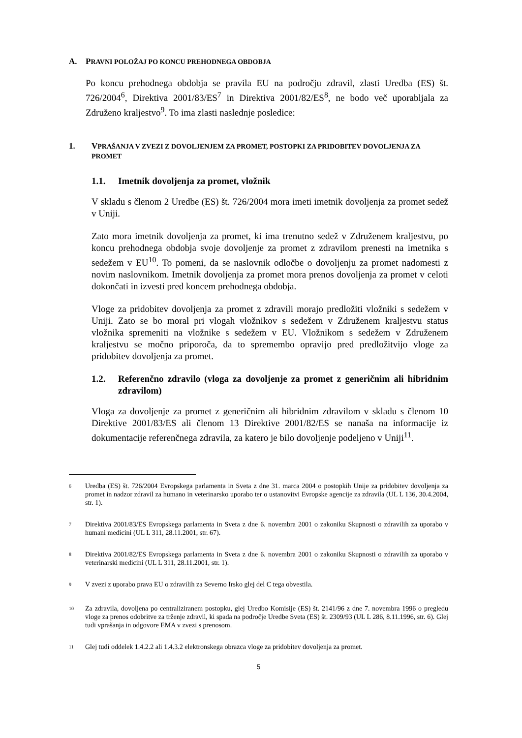A. PRAVNI POLOŽAJ PO KONCU PREHODNEGA OBDOBJA
Po koncu prehodnega obdobja se pravila EU na področju zdravil, zlasti Uredba (ES) št. 726/2004<sup>6</sup>, Direktiva 2001/83/ES<sup>7</sup> in Direktiva 2001/82/ES<sup>8</sup>, ne bodo več uporabljala za Združeno kraljestvo<sup>9</sup>. To ima zlasti naslednje posledice:
1. VPRAŠANJA V ZVEZI Z DOVOLJENJEM ZA PROMET, POSTOPKI ZA PRIDOBITEV DOVOLJENJA ZA PROMET
1.1. Imetnik dovoljenja za promet, vložnik
V skladu s členom 2 Uredbe (ES) št. 726/2004 mora imeti imetnik dovoljenja za promet sedež v Uniji.
Zato mora imetnik dovoljenja za promet, ki ima trenutno sedež v Združenem kraljestvu, po koncu prehodnega obdobja svoje dovoljenje za promet z zdravilom prenesti na imetnika s sedežem v EU<sup>10</sup>. To pomeni, da se naslovnik odločbe o dovoljenju za promet nadomesti z novim naslovnikom. Imetnik dovoljenja za promet mora prenos dovoljenja za promet v celoti dokončati in izvesti pred koncem prehodnega obdobja.
Vloge za pridobitev dovoljenja za promet z zdravili morajo predložiti vložniki s sedežem v Uniji. Zato se bo moral pri vlogah vložnikov s sedežem v Združenem kraljestvu status vložnika spremeniti na vložnike s sedežem v EU. Vložnikom s sedežem v Združenem kraljestvu se močno priporoča, da to spremembo opravijo pred predložitvijo vloge za pridobitev dovoljenja za promet.
1.2. Referenčno zdravilo (vloga za dovoljenje za promet z generičnim ali hibridnim zdravilom)
Vloga za dovoljenje za promet z generičnim ali hibridnim zdravilom v skladu s členom 10 Direktive 2001/83/ES ali členom 13 Direktive 2001/82/ES se nanaša na informacije iz dokumentacije referenčnega zdravila, za katero je bilo dovoljenje podeljeno v Uniji<sup>11</sup>.
<sup>6</sup> Uredba (ES) št. 726/2004 Evropskega parlamenta in Sveta z dne 31. marca 2004 o postopkih Unije za pridobitev dovoljenja za promet in nadzor zdravil za humano in veterinarsko uporabo ter o ustanovitvi Evropske agencije za zdravila (UL L 136, 30.4.2004, str. 1).
<sup>7</sup> Direktiva 2001/83/ES Evropskega parlamenta in Sveta z dne 6. novembra 2001 o zakoniku Skupnosti o zdravilih za uporabo v humani medicini (UL L 311, 28.11.2001, str. 67).
<sup>8</sup> Direktiva 2001/82/ES Evropskega parlamenta in Sveta z dne 6. novembra 2001 o zakoniku Skupnosti o zdravilih za uporabo v veterinarski medicini (UL L 311, 28.11.2001, str. 1).
<sup>9</sup> V zvezi z uporabo prava EU o zdravilih za Severno Irsko glej del C tega obvestila.
<sup>10</sup> Za zdravila, dovoljena po centraliziranem postopku, glej Uredbo Komisije (ES) št. 2141/96 z dne 7. novembra 1996 o pregledu vloge za prenos odobritve za trženje zdravil, ki spada na področje Uredbe Sveta (ES) št. 2309/93 (UL L 286, 8.11.1996, str. 6). Glej tudi vprašanja in odgovore EMA v zvezi s prenosom.
<sup>11</sup> Glej tudi oddelek 1.4.2.2 ali 1.4.3.2 elektronskega obrazca vloge za pridobitev dovoljenja za promet.
5